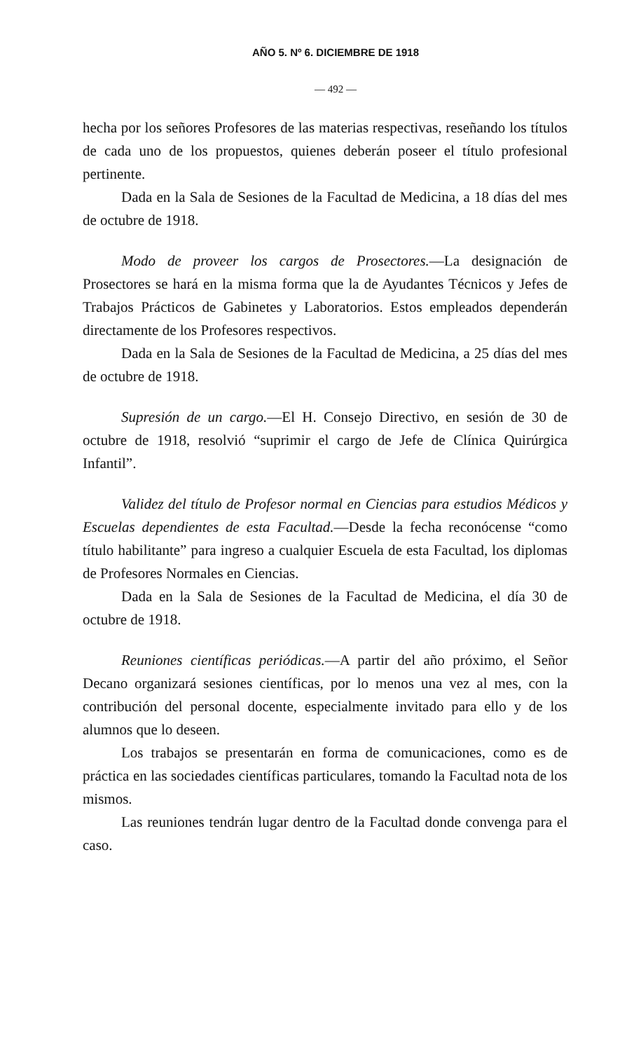AÑO 5. Nº 6. DICIEMBRE DE 1918
— 492 —
hecha por los señores Profesores de las materias respectivas, reseñando los títulos de cada uno de los propuestos, quienes deberán poseer el título profesional pertinente.
Dada en la Sala de Sesiones de la Facultad de Medicina, a 18 días del mes de octubre de 1918.
Modo de proveer los cargos de Prosectores.—La designación de Prosectores se hará en la misma forma que la de Ayudantes Técnicos y Jefes de Trabajos Prácticos de Gabinetes y Laboratorios. Estos empleados dependerán directamente de los Profesores respectivos.
Dada en la Sala de Sesiones de la Facultad de Medicina, a 25 días del mes de octubre de 1918.
Supresión de un cargo.—El H. Consejo Directivo, en sesión de 30 de octubre de 1918, resolvió “suprimir el cargo de Jefe de Clínica Quirúrgica Infantil”.
Validez del título de Profesor normal en Ciencias para estudios Médicos y Escuelas dependientes de esta Facultad.—Desde la fecha reconócense “como título habilitante” para ingreso a cualquier Escuela de esta Facultad, los diplomas de Profesores Normales en Ciencias.
Dada en la Sala de Sesiones de la Facultad de Medicina, el día 30 de octubre de 1918.
Reuniones científicas periódicas.—A partir del año próximo, el Señor Decano organizará sesiones científicas, por lo menos una vez al mes, con la contribución del personal docente, especialmente invitado para ello y de los alumnos que lo deseen.
Los trabajos se presentarán en forma de comunicaciones, como es de práctica en las sociedades científicas particulares, tomando la Facultad nota de los mismos.
Las reuniones tendrán lugar dentro de la Facultad donde convenga para el caso.